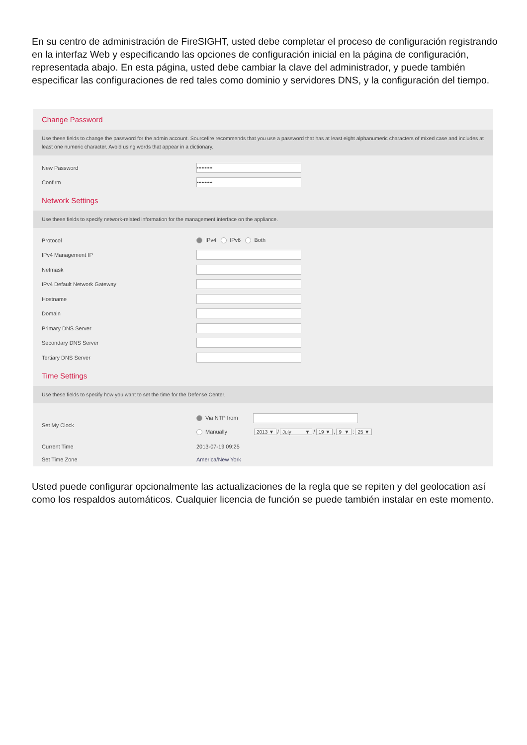En su centro de administración de FireSIGHT, usted debe completar el proceso de configuración registrando en la interfaz Web y especificando las opciones de configuración inicial en la página de configuración, representada abajo. En esta página, usted debe cambiar la clave del administrador, y puede también especificar las configuraciones de red tales como dominio y servidores DNS, y la configuración del tiempo.
Change Password
Use these fields to change the password for the admin account. Sourcefire recommends that you use a password that has at least eight alphanumeric characters of mixed case and includes at least one numeric character. Avoid using words that appear in a dictionary.
New Password ••••••••••
Confirm ••••••••••
Network Settings
Use these fields to specify network-related information for the management interface on the appliance.
Protocol IPv4 IPv6 Both
IPv4 Management IP
Netmask
IPv4 Default Network Gateway
Hostname
Domain
Primary DNS Server
Secondary DNS Server
Tertiary DNS Server
Time Settings
Use these fields to specify how you want to set the time for the Defense Center.
Set My Clock
Via NTP from
Manually 2013 ▼ / July ▼ / 19 ▼, 9 ▼: 25 ▼
Current Time 2013-07-19 09:25
Set Time Zone America/New York
Usted puede configurar opcionalmente las actualizaciones de la regla que se repiten y del geolocation así como los respaldos automáticos. Cualquier licencia de función se puede también instalar en este momento.